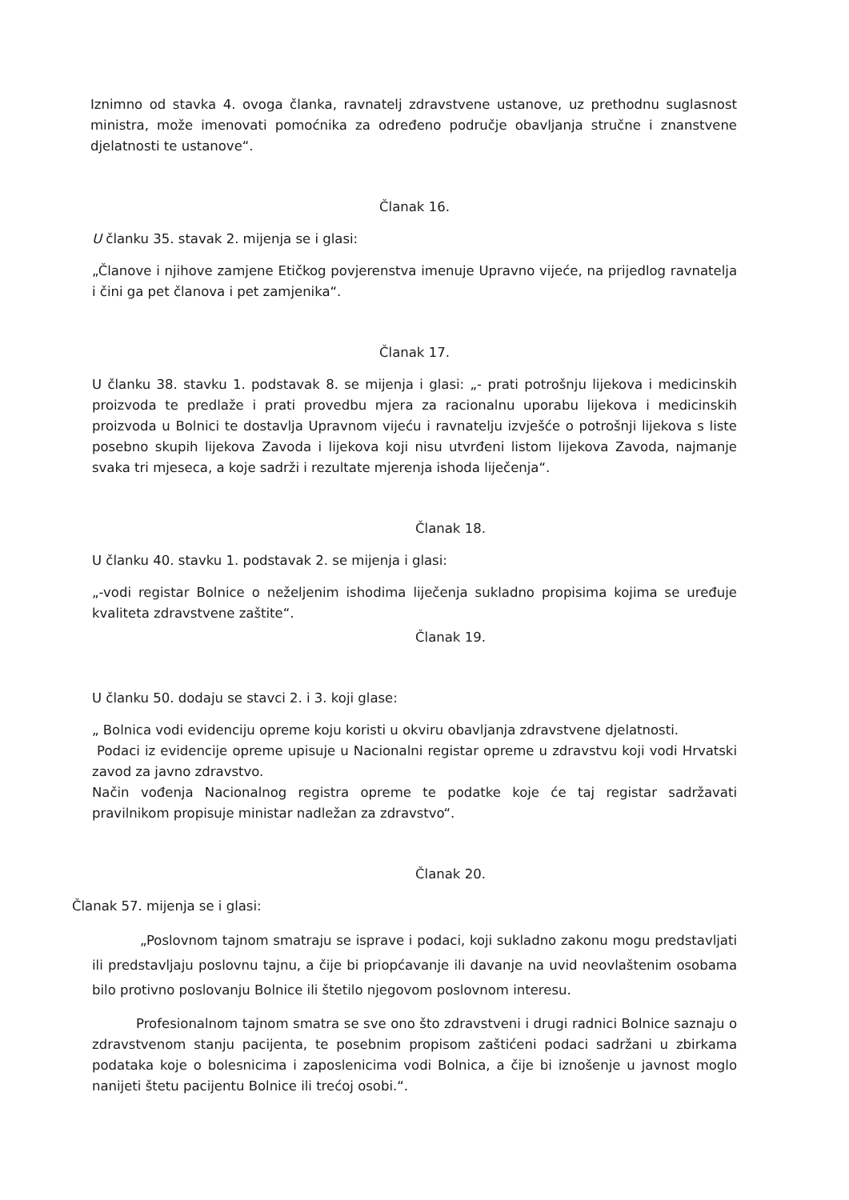Iznimno od stavka 4. ovoga članka, ravnatelj zdravstvene ustanove, uz prethodnu suglasnost ministra, može imenovati pomoćnika za određeno područje obavljanja stručne i znanstvene djelatnosti te ustanove“.
Članak 16.
U članku 35. stavak 2. mijenja se i glasi:
„Članove i njihove zamjene Etičkog povjerenstva imenuje Upravno vijeće, na prijedlog ravnatelja i čini ga pet članova i pet zamjenika“.
Članak 17.
U članku 38. stavku 1. podstavak 8. se mijenja i glasi: „- prati potrošnju lijekova i medicinskih proizvoda te predlaže i prati provedbu mjera za racionalnu uporabu lijekova i medicinskih proizvoda u Bolnici te dostavlja Upravnom vijeću i ravnatelju izvješće o potrošnji lijekova s liste posebno skupih lijekova Zavoda i lijekova koji nisu utvrđeni listom lijekova Zavoda, najmanje svaka tri mjeseca, a koje sadrži i rezultate mjerenja ishoda liječenja“.
Članak 18.
U članku 40. stavku 1. podstavak 2. se mijenja i glasi:
„-vodi registar Bolnice o neželjenim ishodima liječenja sukladno propisima kojima se uređuje kvaliteta zdravstvene zaštite“.
Članak 19.
U članku 50. dodaju se stavci 2. i 3. koji glase:
„ Bolnica vodi evidenciju opreme koju koristi u okviru obavljanja zdravstvene djelatnosti.
Podaci iz evidencije opreme upisuje u Nacionalni registar opreme u zdravstvu koji vodi Hrvatski zavod za javno zdravstvo.
Način vođenja Nacionalnog registra opreme te podatke koje će taj registar sadržavati pravilnikom propisuje ministar nadležan za zdravstvo“.
Članak 20.
Članak 57. mijenja se i glasi:
„Poslovnom tajnom smatraju se isprave i podaci, koji sukladno zakonu mogu predstavljati ili predstavljaju poslovnu tajnu, a čije bi priopćavanje ili davanje na uvid neovlaštenim osobama bilo protivno poslovanju Bolnice ili štetilo njegovom poslovnom interesu.
Profesionalnom tajnom smatra se sve ono što zdravstveni i drugi radnici Bolnice saznaju o zdravstvenom stanju pacijenta, te posebnim propisom zaštićeni podaci sadržani u zbirkama podataka koje o bolesnicima i zaposlenicima vodi Bolnica, a čije bi iznošenje u javnost moglo nanijeti štetu pacijentu Bolnice ili trećoj osobi.“.